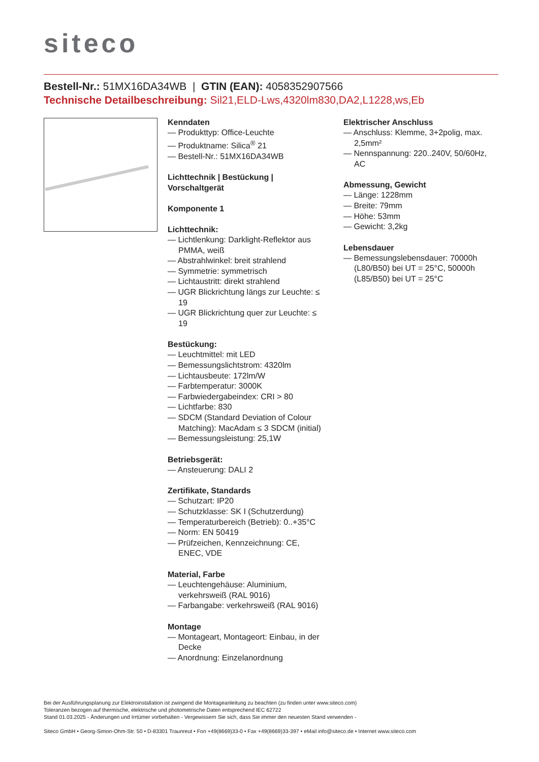siteco
Bestell-Nr.: 51MX16DA34WB | GTIN (EAN): 4058352907566
Technische Detailbeschreibung: Sil21,ELD-Lws,4320lm830,DA2,L1228,ws,Eb
Kenndaten
— Produkttyp: Office-Leuchte
— Produktname: Silica<sup>®</sup> 21
— Bestell-Nr.: 51MX16DA34WB
Lichttechnik | Bestückung | Vorschaltgerät
Komponente 1
Lichttechnik:
— Lichtlenkung: Darklight-Reflektor aus PMMA, weiß
— Abstrahlwinkel: breit strahlend
— Symmetrie: symmetrisch
— Lichtaustritt: direkt strahlend
— UGR Blickrichtung längs zur Leuchte: ≤ 19
— UGR Blickrichtung quer zur Leuchte: ≤ 19
Bestückung:
— Leuchtmittel: mit LED
— Bemessungslichtstrom: 4320lm
— Lichtausbeute: 172lm/W
— Farbtemperatur: 3000K
— Farbwiedergabeindex: CRI > 80
— Lichtfarbe: 830
— SDCM (Standard Deviation of Colour Matching): MacAdam ≤ 3 SDCM (initial)
— Bemessungsleistung: 25,1W
Betriebsgerät:
— Ansteuerung: DALI 2
Zertifikate, Standards
— Schutzart: IP20
— Schutzklasse: SK I (Schutzerdung)
— Temperaturbereich (Betrieb): 0..+35°C
— Norm: EN 50419
— Prüfzeichen, Kennzeichnung: CE, ENEC, VDE
Material, Farbe
— Leuchtengehäuse: Aluminium, verkehrsweiß (RAL 9016)
— Farbangabe: verkehrsweiß (RAL 9016)
Montage
— Montageart, Montageort: Einbau, in der Decke
— Anordnung: Einzelanordnung
Elektrischer Anschluss
— Anschluss: Klemme, 3+2polig, max. 2,5mm²
— Nennspannung: 220..240V, 50/60Hz, AC
Abmessung, Gewicht
— Länge: 1228mm
— Breite: 79mm
— Höhe: 53mm
— Gewicht: 3,2kg
Lebensdauer
— Bemessungslebensdauer: 70000h (L80/B50) bei UT = 25°C, 50000h (L85/B50) bei UT = 25°C
Bei der Ausführungsplanung zur Elektroinstallation ist zwingend die Montageanleitung zu beachten (zu finden unter www.siteco.com)
Toleranzen bezogen auf thermische, elektrische und photometrische Daten entsprechend IEC 62722
Stand 01.03.2025 - Änderungen und Irrtümer vorbehalten - Vergewissern Sie sich, dass Sie immer den neuesten Stand verwenden -
Siteco GmbH • Georg-Simon-Ohm-Str. 50 • D-83301 Traunreut • Fon +49(8669)33-0 • Fax +49(8669)33-397 • eMail info@siteco.de • Internet www.siteco.com